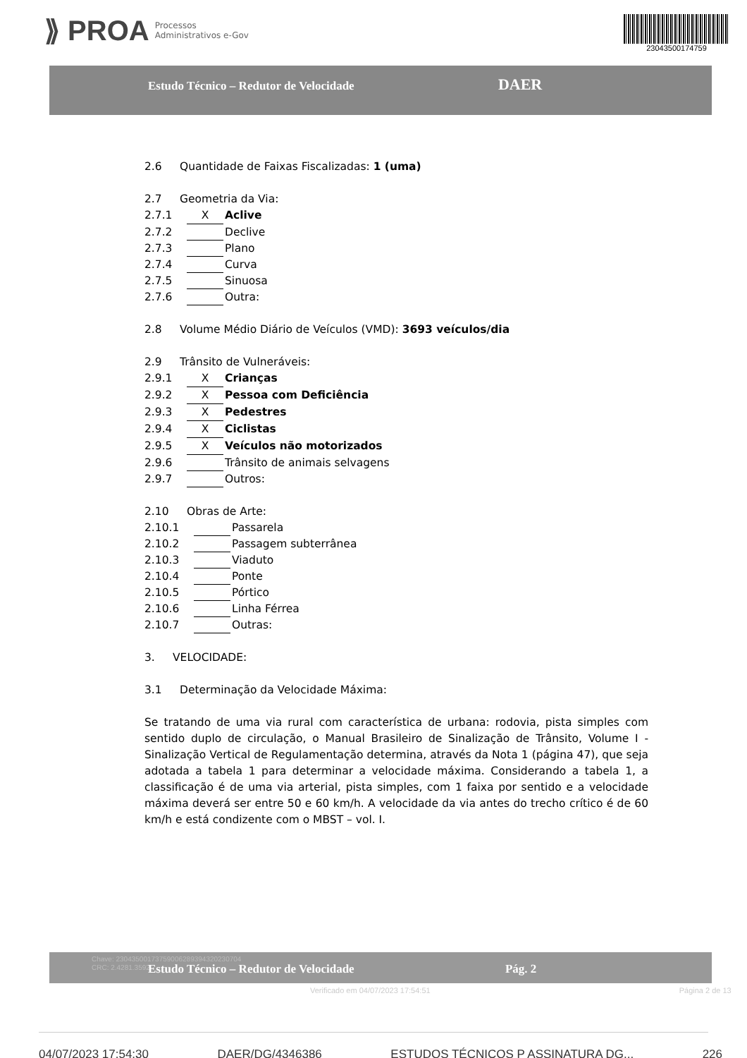⟫ PROA Processos
Administrativos e-Gov
23043500174759
Estudo Técnico – Redutor de Velocidade DAER
2.6 Quantidade de Faixas Fiscalizadas: 1 (uma)
2.7 Geometria da Via:
2.7.1 X Aclive
2.7.2 Declive
2.7.3 Plano
2.7.4 Curva
2.7.5 Sinuosa
2.7.6 Outra:
2.8 Volume Médio Diário de Veículos (VMD): 3693 veículos/dia
2.9 Trânsito de Vulneráveis:
2.9.1 X Crianças
2.9.2 X Pessoa com Deficiência
2.9.3 X Pedestres
2.9.4 X Ciclistas
2.9.5 X Veículos não motorizados
2.9.6 Trânsito de animais selvagens
2.9.7 Outros:
2.10 Obras de Arte:
2.10.1 Passarela
2.10.2 Passagem subterrânea
2.10.3 Viaduto
2.10.4 Ponte
2.10.5 Pórtico
2.10.6 Linha Férrea
2.10.7 Outras:
3. VELOCIDADE:
3.1 Determinação da Velocidade Máxima:
Se tratando de uma via rural com característica de urbana: rodovia, pista simples com sentido duplo de circulação, o Manual Brasileiro de Sinalização de Trânsito, Volume I - Sinalização Vertical de Regulamentação determina, através da Nota 1 (página 47), que seja adotada a tabela 1 para determinar a velocidade máxima. Considerando a tabela 1, a classificação é de uma via arterial, pista simples, com 1 faixa por sentido e a velocidade máxima deverá ser entre 50 e 60 km/h. A velocidade da via antes do trecho crítico é de 60 km/h e está condizente com o MBST – vol. I.
Chave: 23043500173759006289394320230704
CRC: 2.4281.3592
Estudo Técnico – Redutor de Velocidade Pág. 2
Verificado em 04/07/2023 17:54:51 Página 2 de 13
04/07/2023 17:54:30 DAER/DG/4346386 ESTUDOS TÉCNICOS P ASSINATURA DG... 226